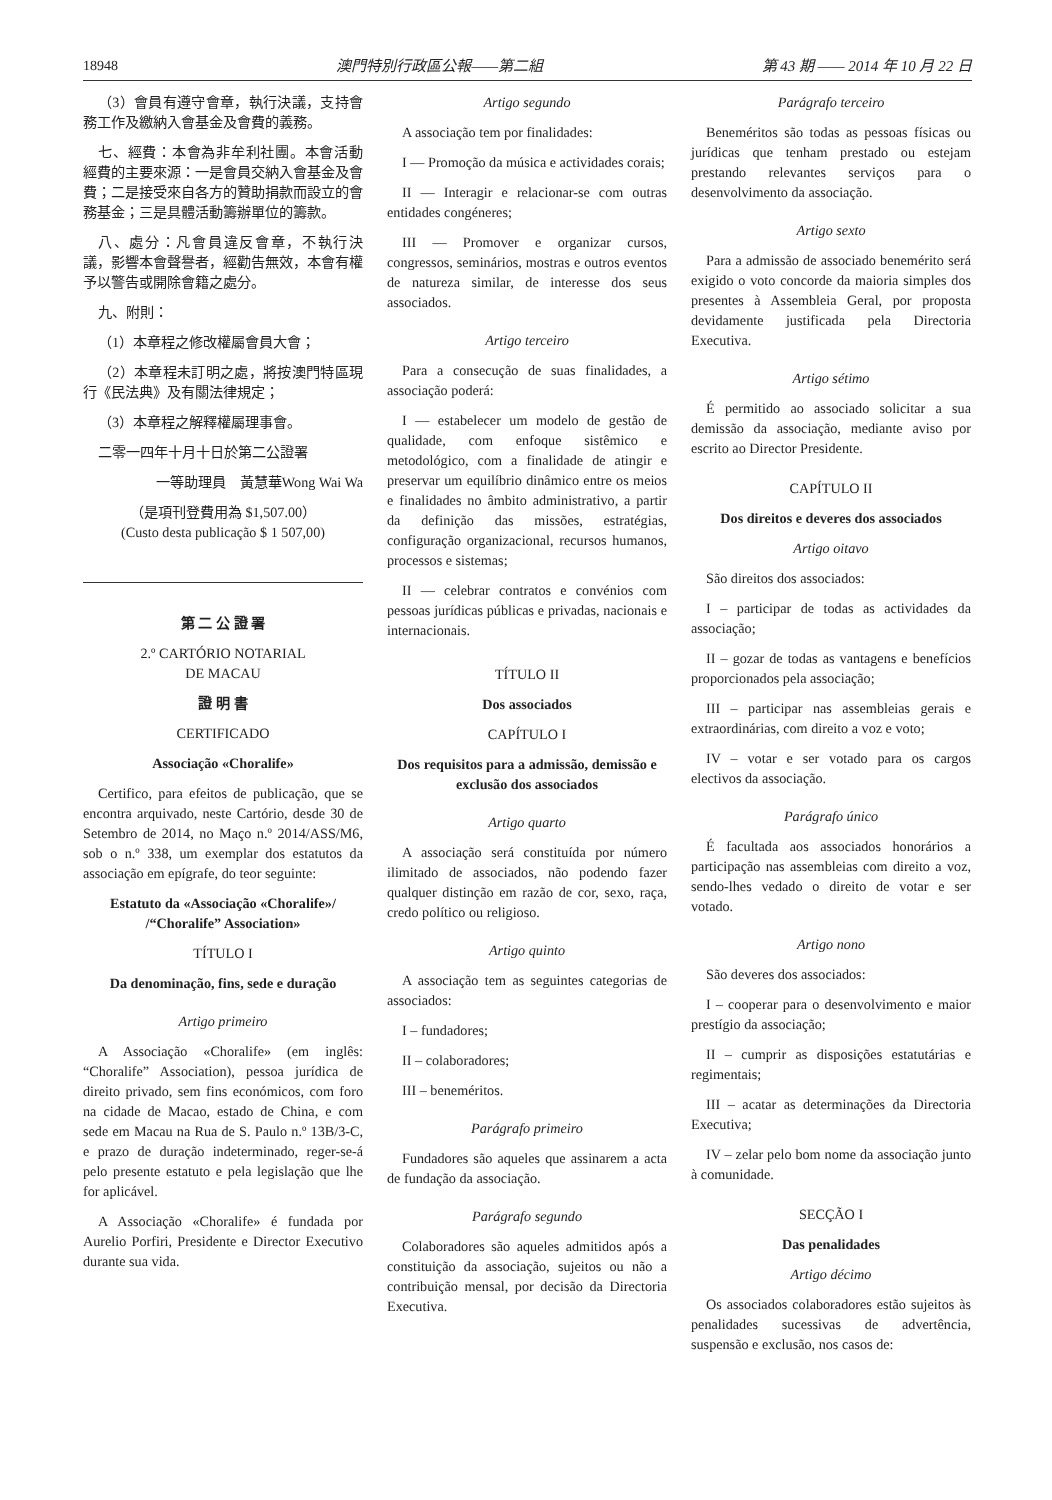18948 澳門特別行政區公報——第二組 第 43 期 —— 2014 年 10 月 22 日
（3）會員有遵守會章，執行決議，支持會務工作及繳納入會基金及會費的義務。
七、經費：本會為非牟利社團。本會活動經費的主要來源：一是會員交納入會基金及會費；二是接受來自各方的贊助捐款而設立的會務基金；三是具體活動籌辦單位的籌款。
八、處分：凡會員違反會章，不執行決議，影響本會聲譽者，經勸告無效，本會有權予以警告或開除會籍之處分。
九、附則：
（1）本章程之修改權屬會員大會；
（2）本章程未訂明之處，將按澳門特區現行《民法典》及有關法律規定；
（3）本章程之解釋權屬理事會。
二零一四年十月十日於第二公證署
一等助理員　黃慧華Wong Wai Wa
（是項刊登費用為 $1,507.00）
(Custo desta publicação $ 1 507,00)
第 二 公 證 署
2.º CARTÓRIO NOTARIAL
DE MACAU
證 明 書
CERTIFICADO
Associação «Choralife»
Certifico, para efeitos de publicação, que se encontra arquivado, neste Cartório, desde 30 de Setembro de 2014, no Maço n.º 2014/ASS/M6, sob o n.º 338, um exemplar dos estatutos da associação em epígrafe, do teor seguinte:
Estatuto da «Associação «Choralife»/
/“Choralife” Association»
TÍTULO I
Da denominação, fins, sede e duração
Artigo primeiro
A Associação «Choralife» (em inglês: “Choralife” Association), pessoa jurídica de direito privado, sem fins económicos, com foro na cidade de Macao, estado de China, e com sede em Macau na Rua de S. Paulo n.º 13B/3-C, e prazo de duração indeterminado, reger-se-á pelo presente estatuto e pela legislação que lhe for aplicável.
A Associação «Choralife» é fundada por Aurelio Porfiri, Presidente e Director Executivo durante sua vida.
Artigo segundo
A associação tem por finalidades:
I — Promoção da música e actividades corais;
II — Interagir e relacionar-se com outras entidades congéneres;
III — Promover e organizar cursos, congressos, seminários, mostras e outros eventos de natureza similar, de interesse dos seus associados.
Artigo terceiro
Para a consecução de suas finalidades, a associação poderá:
I — estabelecer um modelo de gestão de qualidade, com enfoque sistêmico e metodológico, com a finalidade de atingir e preservar um equilíbrio dinâmico entre os meios e finalidades no âmbito administrativo, a partir da definição das missões, estratégias, configuração organizacional, recursos humanos, processos e sistemas;
II — celebrar contratos e convénios com pessoas jurídicas públicas e privadas, nacionais e internacionais.
TÍTULO II
Dos associados
CAPÍTULO I
Dos requisitos para a admissão, demissão e exclusão dos associados
Artigo quarto
A associação será constituída por número ilimitado de associados, não podendo fazer qualquer distinção em razão de cor, sexo, raça, credo político ou religioso.
Artigo quinto
A associação tem as seguintes categorias de associados:
I – fundadores;
II – colaboradores;
III – beneméritos.
Parágrafo primeiro
Fundadores são aqueles que assinarem a acta de fundação da associação.
Parágrafo segundo
Colaboradores são aqueles admitidos após a constituição da associação, sujeitos ou não a contribuição mensal, por decisão da Directoria Executiva.
Parágrafo terceiro
Beneméritos são todas as pessoas físicas ou jurídicas que tenham prestado ou estejam prestando relevantes serviços para o desenvolvimento da associação.
Artigo sexto
Para a admissão de associado benemérito será exigido o voto concorde da maioria simples dos presentes à Assembleia Geral, por proposta devidamente justificada pela Directoria Executiva.
Artigo sétimo
É permitido ao associado solicitar a sua demissão da associação, mediante aviso por escrito ao Director Presidente.
CAPÍTULO II
Dos direitos e deveres dos associados
Artigo oitavo
São direitos dos associados:
I – participar de todas as actividades da associação;
II – gozar de todas as vantagens e benefícios proporcionados pela associação;
III – participar nas assembleias gerais e extraordinárias, com direito a voz e voto;
IV – votar e ser votado para os cargos electivos da associação.
Parágrafo único
É facultada aos associados honorários a participação nas assembleias com direito a voz, sendo-lhes vedado o direito de votar e ser votado.
Artigo nono
São deveres dos associados:
I – cooperar para o desenvolvimento e maior prestígio da associação;
II – cumprir as disposições estatutárias e regimentais;
III – acatar as determinações da Directoria Executiva;
IV – zelar pelo bom nome da associação junto à comunidade.
SECÇÃO I
Das penalidades
Artigo décimo
Os associados colaboradores estão sujeitos às penalidades sucessivas de advertência, suspensão e exclusão, nos casos de: